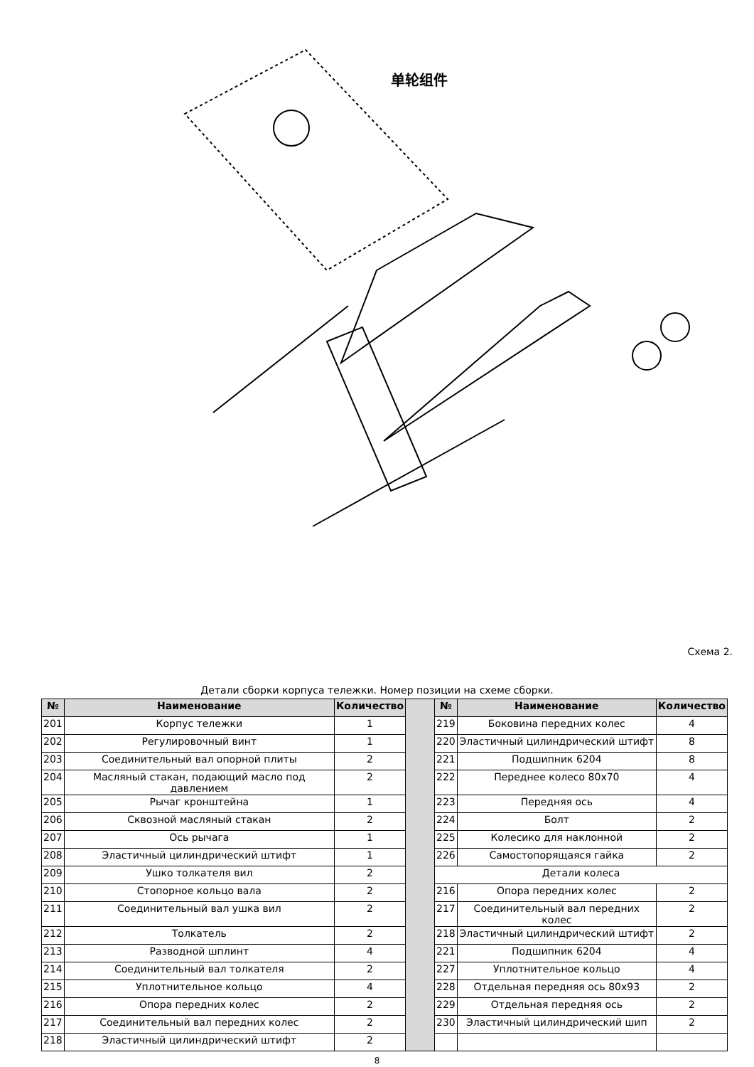单轮组件
Схема 2.
Детали сборки корпуса тележки. Номер позиции на схеме сборки.
| № | Наименование | Количество | | № | Наименование | Количество |
| 201 | Корпус тележки | 1 | | 219 | Боковина передних колес | 4 |
| 202 | Регулировочный винт | 1 | | 220 | Эластичный цилиндрический штифт | 8 |
| 203 | Соединительный вал опорной плиты | 2 | | 221 | Подшипник 6204 | 8 |
| 204 | Масляный стакан, подающий масло под давлением | 2 | | 222 | Переднее колесо 80x70 | 4 |
| 205 | Рычаг кронштейна | 1 | | 223 | Передняя ось | 4 |
| 206 | Сквозной масляный стакан | 2 | | 224 | Болт | 2 |
| 207 | Ось рычага | 1 | | 225 | Колесико для наклонной | 2 |
| 208 | Эластичный цилиндрический штифт | 1 | | 226 | Самостопорящаяся гайка | 2 |
| 209 | Ушко толкателя вил | 2 | | Детали колеса | | |
| 210 | Стопорное кольцо вала | 2 | | 216 | Опора передних колес | 2 |
| 211 | Соединительный вал ушка вил | 2 | | 217 | Соединительный вал передних колес | 2 |
| 212 | Толкатель | 2 | | 218 | Эластичный цилиндрический штифт | 2 |
| 213 | Разводной шплинт | 4 | | 221 | Подшипник 6204 | 4 |
| 214 | Соединительный вал толкателя | 2 | | 227 | Уплотнительное кольцо | 4 |
| 215 | Уплотнительное кольцо | 4 | | 228 | Отдельная передняя ось 80x93 | 2 |
| 216 | Опора передних колес | 2 | | 229 | Отдельная передняя ось | 2 |
| 217 | Соединительный вал передних колес | 2 | | 230 | Эластичный цилиндрический шип | 2 |
| 218 | Эластичный цилиндрический штифт | 2 | | | | |
8